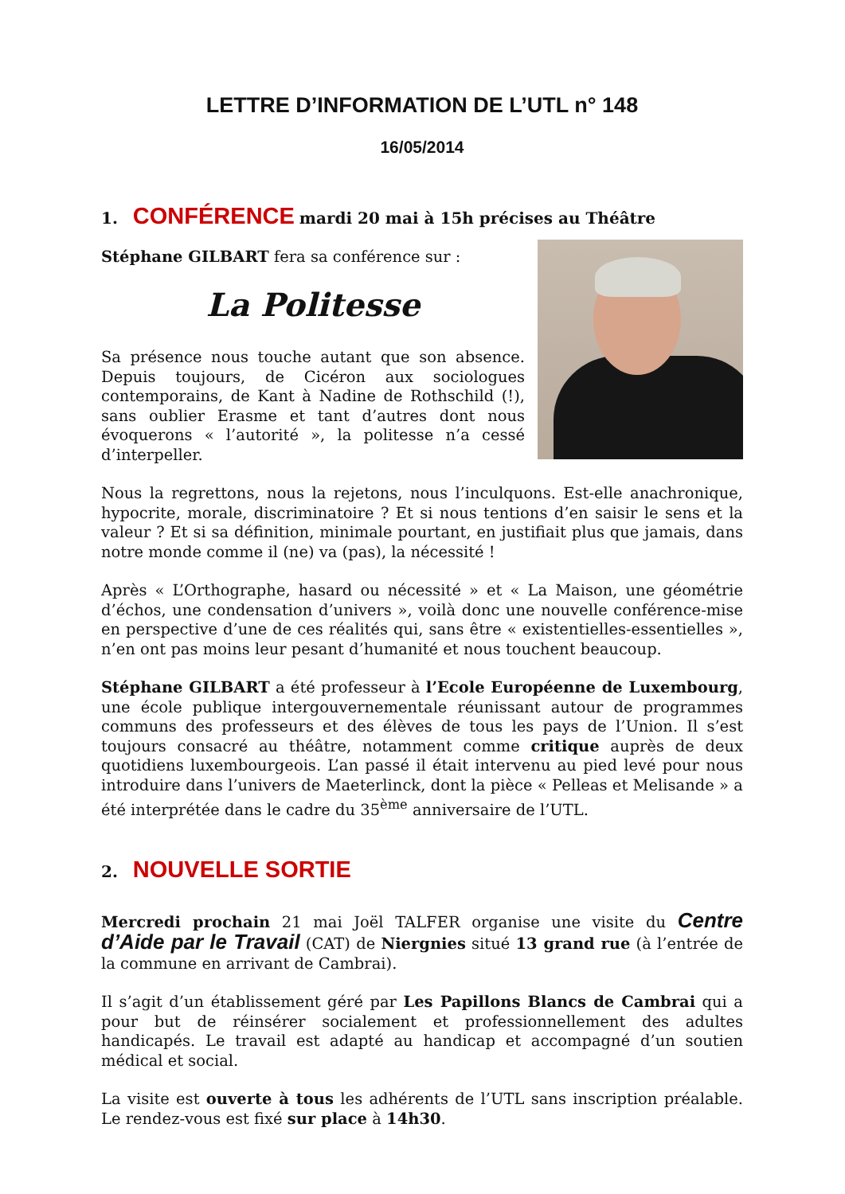LETTRE D’INFORMATION DE L’UTL n° 148
16/05/2014
1. CONFÉRENCE mardi 20 mai à 15h précises au Théâtre
Stéphane GILBART fera sa conférence sur :
La Politesse
Sa présence nous touche autant que son absence. Depuis toujours, de Cicéron aux sociologues contemporains, de Kant à Nadine de Rothschild (!), sans oublier Erasme et tant d’autres dont nous évoquerons « l’autorité », la politesse n’a cessé d’interpeller.
Nous la regrettons, nous la rejetons, nous l’inculquons. Est-elle anachronique, hypocrite, morale, discriminatoire ? Et si nous tentions d’en saisir le sens et la valeur ? Et si sa définition, minimale pourtant, en justifiait plus que jamais, dans notre monde comme il (ne) va (pas), la nécessité !
Après « L’Orthographe, hasard ou nécessité » et « La Maison, une géométrie d’échos, une condensation d’univers », voilà donc une nouvelle conférence-mise en perspective d’une de ces réalités qui, sans être « existentielles-essentielles », n’en ont pas moins leur pesant d’humanité et nous touchent beaucoup.
Stéphane GILBART a été professeur à l’Ecole Européenne de Luxembourg, une école publique intergouvernementale réunissant autour de programmes communs des professeurs et des élèves de tous les pays de l’Union. Il s’est toujours consacré au théâtre, notamment comme critique auprès de deux quotidiens luxembourgeois. L’an passé il était intervenu au pied levé pour nous introduire dans l’univers de Maeterlinck, dont la pièce « Pelleas et Melisande » a été interprétée dans le cadre du 35<sup>ème</sup> anniversaire de l’UTL.
2. NOUVELLE SORTIE
Mercredi prochain 21 mai Joël TALFER organise une visite du Centre d’Aide par le Travail (CAT) de Niergnies situé 13 grand rue (à l’entrée de la commune en arrivant de Cambrai).
Il s’agit d’un établissement géré par Les Papillons Blancs de Cambrai qui a pour but de réinsérer socialement et professionnellement des adultes handicapés. Le travail est adapté au handicap et accompagné d’un soutien médical et social.
La visite est ouverte à tous les adhérents de l’UTL sans inscription préalable. Le rendez-vous est fixé sur place à 14h30.